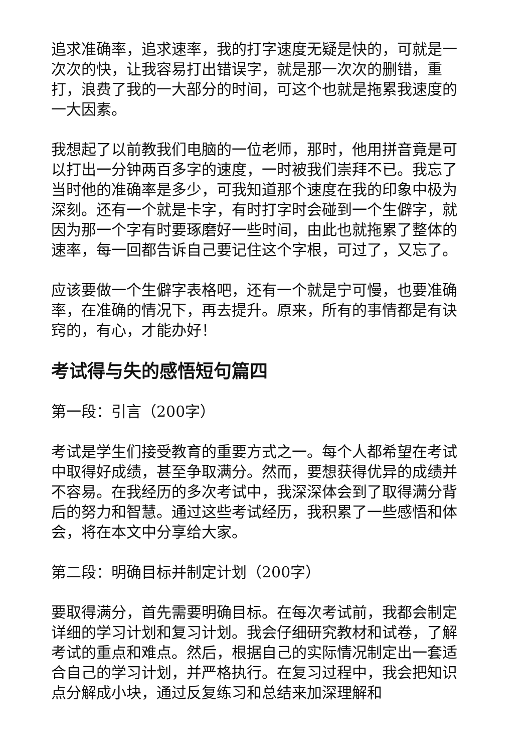追求准确率，追求速率，我的打字速度无疑是快的，可就是一次次的快，让我容易打出错误字，就是那一次次的删错，重打，浪费了我的一大部分的时间，可这个也就是拖累我速度的一大因素。
我想起了以前教我们电脑的一位老师，那时，他用拼音竟是可以打出一分钟两百多字的速度，一时被我们崇拜不已。我忘了当时他的准确率是多少，可我知道那个速度在我的印象中极为深刻。还有一个就是卡字，有时打字时会碰到一个生僻字，就因为那一个字有时要琢磨好一些时间，由此也就拖累了整体的速率，每一回都告诉自己要记住这个字根，可过了，又忘了。
应该要做一个生僻字表格吧，还有一个就是宁可慢，也要准确率，在准确的情况下，再去提升。原来，所有的事情都是有诀窍的，有心，才能办好！
考试得与失的感悟短句篇四
第一段：引言（200字）
考试是学生们接受教育的重要方式之一。每个人都希望在考试中取得好成绩，甚至争取满分。然而，要想获得优异的成绩并不容易。在我经历的多次考试中，我深深体会到了取得满分背后的努力和智慧。通过这些考试经历，我积累了一些感悟和体会，将在本文中分享给大家。
第二段：明确目标并制定计划（200字）
要取得满分，首先需要明确目标。在每次考试前，我都会制定详细的学习计划和复习计划。我会仔细研究教材和试卷，了解考试的重点和难点。然后，根据自己的实际情况制定出一套适合自己的学习计划，并严格执行。在复习过程中，我会把知识点分解成小块，通过反复练习和总结来加深理解和